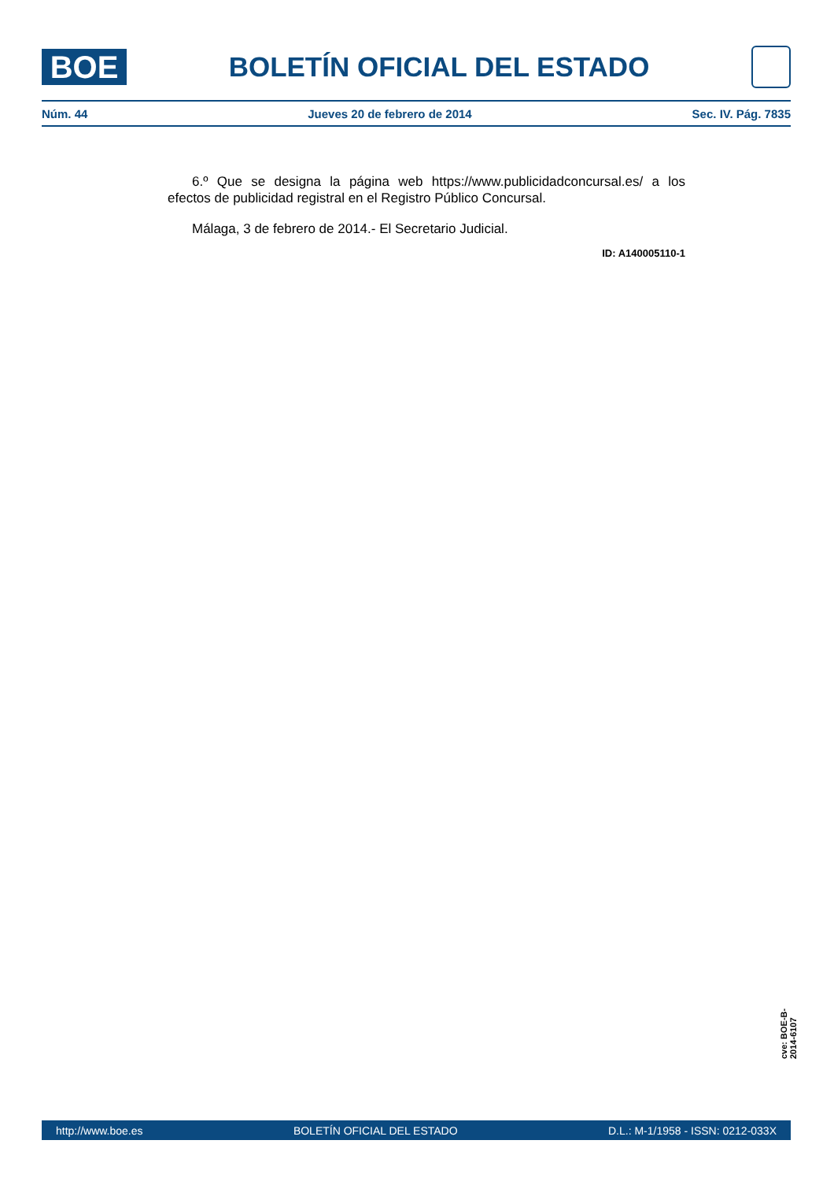BOE
BOLETÍN OFICIAL DEL ESTADO
Núm. 44 Jueves 20 de febrero de 2014 Sec. IV. Pág. 7835
6.º Que se designa la página web https://www.publicidadconcursal.es/ a los efectos de publicidad registral en el Registro Público Concursal.
Málaga, 3 de febrero de 2014.- El Secretario Judicial.
ID: A140005110-1
cve: BOE-B-2014-6107
http://www.boe.es BOLETÍN OFICIAL DEL ESTADO D.L.: M-1/1958 - ISSN: 0212-033X